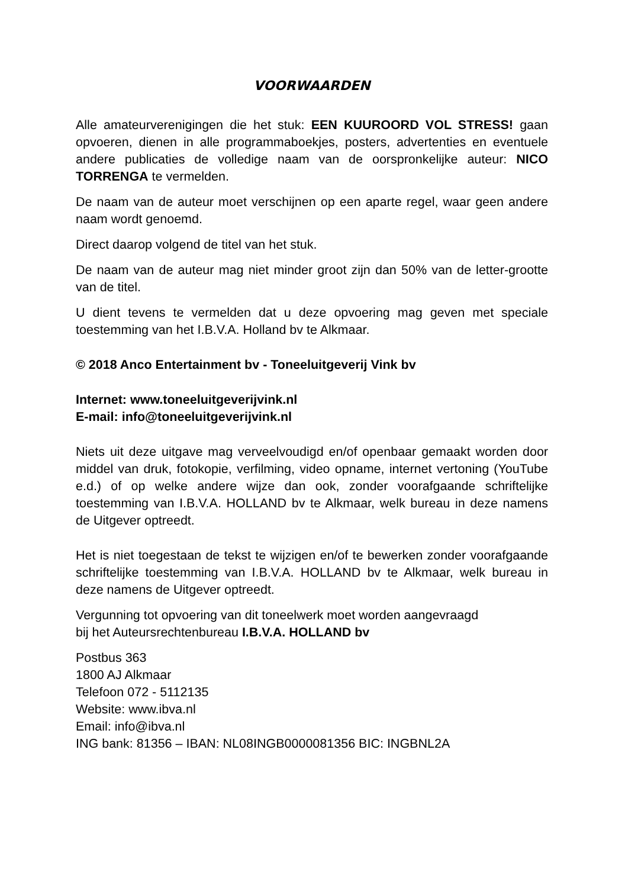VOORWAARDEN
Alle amateurverenigingen die het stuk: EEN KUUROORD VOL STRESS! gaan opvoeren, dienen in alle programmaboekjes, posters, advertenties en eventuele andere publicaties de volledige naam van de oorspronkelijke auteur: NICO TORRENGA te vermelden.
De naam van de auteur moet verschijnen op een aparte regel, waar geen andere naam wordt genoemd.
Direct daarop volgend de titel van het stuk.
De naam van de auteur mag niet minder groot zijn dan 50% van de letter-grootte van de titel.
U dient tevens te vermelden dat u deze opvoering mag geven met speciale toestemming van het I.B.V.A. Holland bv te Alkmaar.
© 2018 Anco Entertainment bv - Toneeluitgeverij Vink bv
Internet: www.toneeluitgeverijvink.nl
E-mail: info@toneeluitgeverijvink.nl
Niets uit deze uitgave mag verveelvoudigd en/of openbaar gemaakt worden door middel van druk, fotokopie, verfilming, video opname, internet vertoning (YouTube e.d.) of op welke andere wijze dan ook, zonder voorafgaande schriftelijke toestemming van I.B.V.A. HOLLAND bv te Alkmaar, welk bureau in deze namens de Uitgever optreedt.
Het is niet toegestaan de tekst te wijzigen en/of te bewerken zonder voorafgaande schriftelijke toestemming van I.B.V.A. HOLLAND bv te Alkmaar, welk bureau in deze namens de Uitgever optreedt.
Vergunning tot opvoering van dit toneelwerk moet worden aangevraagd
bij het Auteursrechtenbureau I.B.V.A. HOLLAND bv
Postbus 363
1800 AJ Alkmaar
Telefoon 072 - 5112135
Website: www.ibva.nl
Email: info@ibva.nl
ING bank: 81356 – IBAN: NL08INGB0000081356 BIC: INGBNL2A